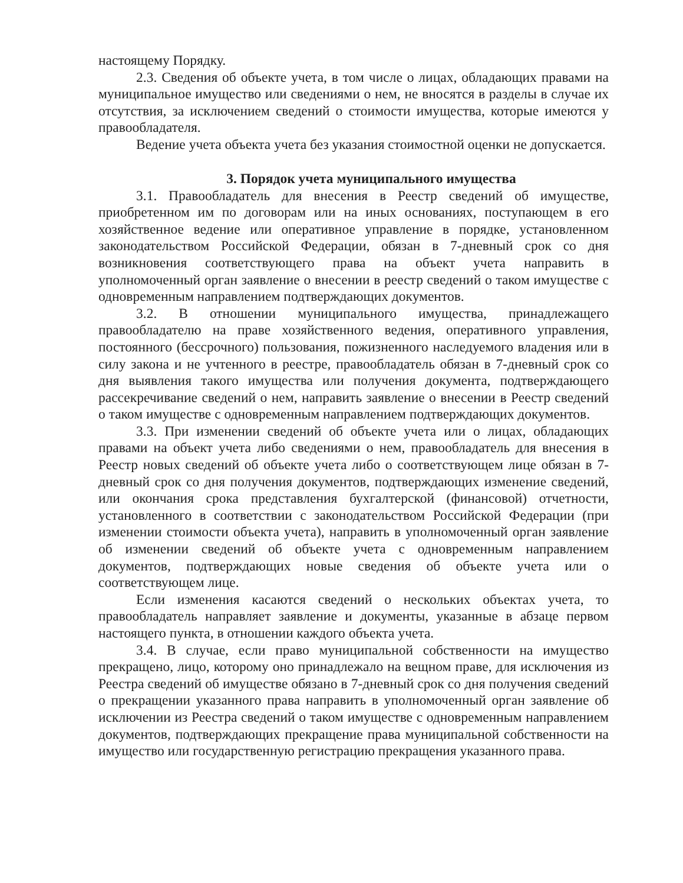настоящему Порядку.
2.3. Сведения об объекте учета, в том числе о лицах, обладающих правами на муниципальное имущество или сведениями о нем, не вносятся в разделы в случае их отсутствия, за исключением сведений о стоимости имущества, которые имеются у правообладателя.
Ведение учета объекта учета без указания стоимостной оценки не допускается.
3. Порядок учета муниципального имущества
3.1. Правообладатель для внесения в Реестр сведений об имуществе, приобретенном им по договорам или на иных основаниях, поступающем в его хозяйственное ведение или оперативное управление в порядке, установленном законодательством Российской Федерации, обязан в 7-дневный срок со дня возникновения соответствующего права на объект учета направить в уполномоченный орган заявление о внесении в реестр сведений о таком имуществе с одновременным направлением подтверждающих документов.
3.2. В отношении муниципального имущества, принадлежащего правообладателю на праве хозяйственного ведения, оперативного управления, постоянного (бессрочного) пользования, пожизненного наследуемого владения или в силу закона и не учтенного в реестре, правообладатель обязан в 7-дневный срок со дня выявления такого имущества или получения документа, подтверждающего рассекречивание сведений о нем, направить заявление о внесении в Реестр сведений о таком имуществе с одновременным направлением подтверждающих документов.
3.3. При изменении сведений об объекте учета или о лицах, обладающих правами на объект учета либо сведениями о нем, правообладатель для внесения в Реестр новых сведений об объекте учета либо о соответствующем лице обязан в 7-дневный срок со дня получения документов, подтверждающих изменение сведений, или окончания срока представления бухгалтерской (финансовой) отчетности, установленного в соответствии с законодательством Российской Федерации (при изменении стоимости объекта учета), направить в уполномоченный орган заявление об изменении сведений об объекте учета с одновременным направлением документов, подтверждающих новые сведения об объекте учета или о соответствующем лице.
Если изменения касаются сведений о нескольких объектах учета, то правообладатель направляет заявление и документы, указанные в абзаце первом настоящего пункта, в отношении каждого объекта учета.
3.4. В случае, если право муниципальной собственности на имущество прекращено, лицо, которому оно принадлежало на вещном праве, для исключения из Реестра сведений об имуществе обязано в 7-дневный срок со дня получения сведений о прекращении указанного права направить в уполномоченный орган заявление об исключении из Реестра сведений о таком имуществе с одновременным направлением документов, подтверждающих прекращение права муниципальной собственности на имущество или государственную регистрацию прекращения указанного права.